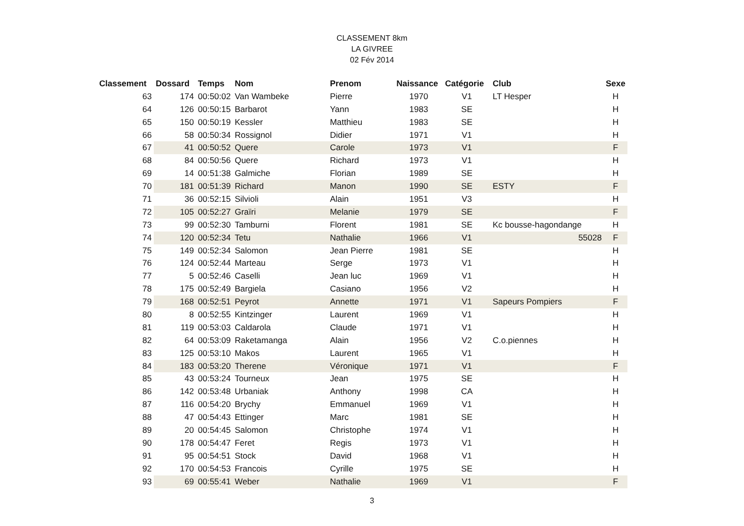CLASSEMENT 8km
LA GIVREE
02 Fév 2014
| Classement | Dossard | Temps | Nom | Prenom | Naissance | Catégorie | Club | Sexe |
| --- | --- | --- | --- | --- | --- | --- | --- | --- |
| 63 | 174 | 00:50:02 | Van Wambeke | Pierre | 1970 | V1 | LT Hesper | H |
| 64 | 126 | 00:50:15 | Barbarot | Yann | 1983 | SE | | H |
| 65 | 150 | 00:50:19 | Kessler | Matthieu | 1983 | SE | | H |
| 66 | 58 | 00:50:34 | Rossignol | Didier | 1971 | V1 | | H |
| 67 | 41 | 00:50:52 | Quere | Carole | 1973 | V1 | | F |
| 68 | 84 | 00:50:56 | Quere | Richard | 1973 | V1 | | H |
| 69 | 14 | 00:51:38 | Galmiche | Florian | 1989 | SE | | H |
| 70 | 181 | 00:51:39 | Richard | Manon | 1990 | SE | ESTY | F |
| 71 | 36 | 00:52:15 | Silvioli | Alain | 1951 | V3 | | H |
| 72 | 105 | 00:52:27 | Graïri | Melanie | 1979 | SE | | F |
| 73 | 99 | 00:52:30 | Tamburni | Florent | 1981 | SE | Kc bousse-hagondange | H |
| 74 | 120 | 00:52:34 | Tetu | Nathalie | 1966 | V1 | 55028 | F |
| 75 | 149 | 00:52:34 | Salomon | Jean Pierre | 1981 | SE | | H |
| 76 | 124 | 00:52:44 | Marteau | Serge | 1973 | V1 | | H |
| 77 | 5 | 00:52:46 | Caselli | Jean luc | 1969 | V1 | | H |
| 78 | 175 | 00:52:49 | Bargiela | Casiano | 1956 | V2 | | H |
| 79 | 168 | 00:52:51 | Peyrot | Annette | 1971 | V1 | Sapeurs Pompiers | F |
| 80 | 8 | 00:52:55 | Kintzinger | Laurent | 1969 | V1 | | H |
| 81 | 119 | 00:53:03 | Caldarola | Claude | 1971 | V1 | | H |
| 82 | 64 | 00:53:09 | Raketamanga | Alain | 1956 | V2 | C.o.piennes | H |
| 83 | 125 | 00:53:10 | Makos | Laurent | 1965 | V1 | | H |
| 84 | 183 | 00:53:20 | Therene | Véronique | 1971 | V1 | | F |
| 85 | 43 | 00:53:24 | Tourneux | Jean | 1975 | SE | | H |
| 86 | 142 | 00:53:48 | Urbaniak | Anthony | 1998 | CA | | H |
| 87 | 116 | 00:54:20 | Brychy | Emmanuel | 1969 | V1 | | H |
| 88 | 47 | 00:54:43 | Ettinger | Marc | 1981 | SE | | H |
| 89 | 20 | 00:54:45 | Salomon | Christophe | 1974 | V1 | | H |
| 90 | 178 | 00:54:47 | Feret | Regis | 1973 | V1 | | H |
| 91 | 95 | 00:54:51 | Stock | David | 1968 | V1 | | H |
| 92 | 170 | 00:54:53 | Francois | Cyrille | 1975 | SE | | H |
| 93 | 69 | 00:55:41 | Weber | Nathalie | 1969 | V1 | | F |
3